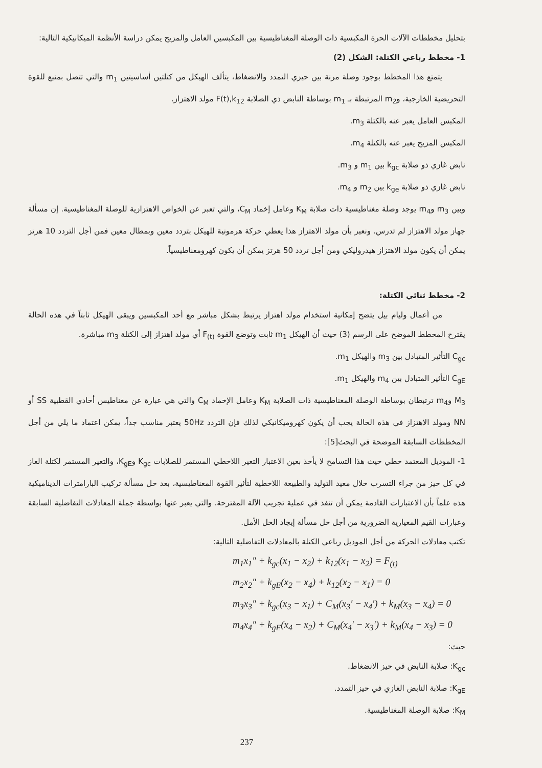بتحليل مخططات الآلات الحرة المكبسية ذات الوصلة المغناطيسية بين المكبسين العامل والمزيح يمكن دراسة الأنظمة الميكانيكية التالية:
1- مخطط رباعي الكتلة: الشكل (2)
يتمتع هذا المخطط بوجود وصلة مرنة بين حيزي التمدد والانضغاط، يتألف الهيكل من كتلتين أساسيتين m<sub>1</sub> والتي تتصل بمنبع للقوة التحريضية الخارجية، وm<sub>2</sub> المرتبطة بـ m<sub>1</sub> بوساطة النابض ذي الصلابة F(t),k<sub>12</sub> مولد الاهتزاز.
المكبس العامل يعبر عنه بالكتلة m<sub>3</sub>.
المكبس المزيح يعبر عنه بالكتلة m<sub>4</sub>.
نابض غازي ذو صلابة k<sub>gc</sub> بين m<sub>1</sub> و m<sub>3</sub>.
نابض غازي ذو صلابة k<sub>ge</sub> بين m<sub>2</sub> و m<sub>4</sub>.
وبين m<sub>3</sub> وm<sub>4</sub> يوجد وصلة مغناطيسية ذات صلابة K<sub>M</sub> وعامل إخماد C<sub>M</sub>، والتي تعبر عن الخواص الاهتزازية للوصلة المغناطيسية. إن مسألة جهاز مولد الاهتزاز لم تدرس. ونعبر بأن مولد الاهتزاز هذا يعطي حركة هرمونية للهيكل بتردد معين وبمطال معين فمن أجل التردد 10 هرتز يمكن أن يكون مولد الاهتزاز هيدروليكي ومن أجل تردد 50 هرتز يمكن أن يكون كهرومغناطيسياً.
2- مخطط ثنائي الكتلة:
من أعمال وليام بيل يتضح إمكانية استخدام مولد اهتزاز يرتبط بشكل مباشر مع أحد المكبسين ويبقى الهيكل ثابتاً في هذه الحالة يقترح المخطط الموضح على الرسم (3) حيث أن الهيكل m<sub>1</sub> ثابت وتوضع القوة F<sub>(t)</sub> أي مولد اهتزاز إلى الكتلة m<sub>3</sub> مباشرة.
C<sub>gc</sub> التأثير المتبادل بين m<sub>3</sub> والهيكل m<sub>1</sub>.
C<sub>gE</sub> التأثير المتبادل بين m<sub>4</sub> والهيكل m<sub>1</sub>.
M<sub>3</sub> وm<sub>4</sub> ترتبطان بوساطة الوصلة المغناطيسية ذات الصلابة K<sub>M</sub> وعامل الإخماد C<sub>M</sub> والتي هي عبارة عن مغناطيس أحادي القطبية SS أو NN ومولد الاهتزاز في هذه الحالة يجب أن يكون كهروميكانيكي لذلك فإن التردد 50Hz يعتبر مناسب جداً، يمكن اعتماد ما يلي من أجل المخططات السابقة الموضحة في البحث[5]:
1- الموديل المعتمد خطي حيث هذا التسامح لا يأخذ بعين الاعتبار التغير اللاخطي المستمر للصلابات K<sub>gc</sub> وK<sub>gE</sub>، والتغير المستمر لكتلة الغاز في كل حيز من جراء التسرب خلال معيد التوليد والطبيعة اللاخطية لتأثير القوة المغناطيسية، بعد حل مسألة تركيب البارامترات الديناميكية هذه علماً بأن الاعتبارات القادمة يمكن أن تنفذ في عملية تجريب الآلة المقترحة. والتي يعبر عنها بواسطة جملة المعادلات التفاضلية السابقة وعبارات القيم المعيارية الضرورية من أجل حل مسألة إيجاد الحل الأمل.
تكتب معادلات الحركة من أجل الموديل رباعي الكتلة بالمعادلات التفاضلية التالية:
m<sub>1</sub>x<sub>1</sub>″ + k<sub>gc</sub>(x<sub>1</sub> − x<sub>2</sub>) + k<sub>12</sub>(x<sub>1</sub> − x<sub>2</sub>) = F<sub>(t)</sub>
m<sub>2</sub>x<sub>2</sub>″ + k<sub>gE</sub>(x<sub>2</sub> − x<sub>4</sub>) + k<sub>12</sub>(x<sub>2</sub> − x<sub>1</sub>) = 0
m<sub>3</sub>x<sub>3</sub>″ + k<sub>gc</sub>(x<sub>3</sub> − x<sub>1</sub>) + C<sub>M</sub>(x<sub>3</sub>′ − x<sub>4</sub>′) + k<sub>M</sub>(x<sub>3</sub> − x<sub>4</sub>) = 0
m<sub>4</sub>x<sub>4</sub>″ + k<sub>gE</sub>(x<sub>4</sub> − x<sub>2</sub>) + C<sub>M</sub>(x<sub>4</sub>′ − x<sub>3</sub>′) + k<sub>M</sub>(x<sub>4</sub> − x<sub>3</sub>) = 0
حيث:
K<sub>gc</sub>: صلابة النابض في حيز الانضغاط.
K<sub>gE</sub>: صلابة النابض الغازي في حيز التمدد.
K<sub>M</sub>: صلابة الوصلة المغناطيسية.
237